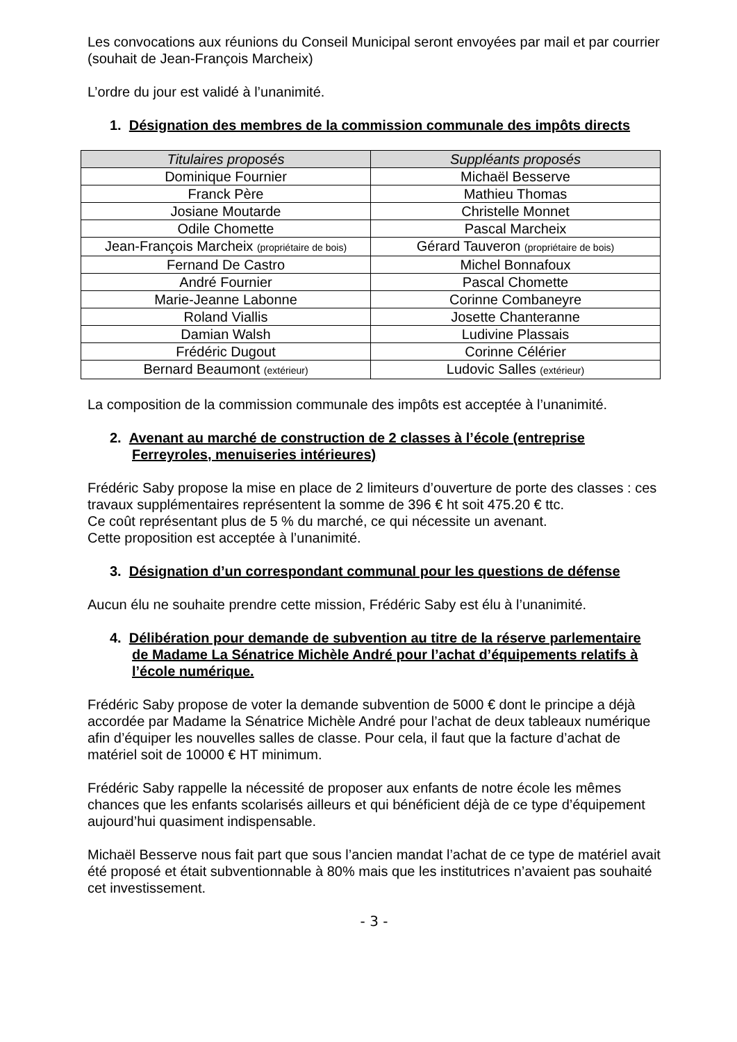Les convocations aux réunions du Conseil Municipal seront envoyées par mail et par courrier (souhait de Jean-François Marcheix)
L’ordre du jour est validé à l’unanimité.
1. Désignation des membres de la commission communale des impôts directs
| Titulaires proposés | Suppléants proposés |
| --- | --- |
| Dominique Fournier | Michaël Besserve |
| Franck Père | Mathieu Thomas |
| Josiane Moutarde | Christelle Monnet |
| Odile Chomette | Pascal Marcheix |
| Jean-François Marcheix (propriétaire de bois) | Gérard Tauveron (propriétaire de bois) |
| Fernand De Castro | Michel Bonnafoux |
| André Fournier | Pascal Chomette |
| Marie-Jeanne Labonne | Corinne Combaneyre |
| Roland Viallis | Josette Chanteranne |
| Damian Walsh | Ludivine Plassais |
| Frédéric Dugout | Corinne Célérier |
| Bernard Beaumont (extérieur) | Ludovic Salles (extérieur) |
La composition de la commission communale des impôts est acceptée à l’unanimité.
2. Avenant au marché de construction de 2 classes à l’école (entreprise Ferreyroles, menuiseries intérieures)
Frédéric Saby propose la mise en place de 2 limiteurs d’ouverture de porte des classes : ces travaux supplémentaires représentent la somme de 396 € ht soit 475.20 € ttc.
Ce coût représentant plus de 5 % du marché, ce qui nécessite un avenant.
Cette proposition est acceptée à l’unanimité.
3. Désignation d’un correspondant communal pour les questions de défense
Aucun élu ne souhaite prendre cette mission, Frédéric Saby est élu à l’unanimité.
4. Délibération pour demande de subvention au titre de la réserve parlementaire de Madame La Sénatrice Michèle André pour l’achat d’équipements relatifs à l’école numérique.
Frédéric Saby propose de voter la demande subvention de 5000 € dont le principe a déjà accordée par Madame la Sénatrice Michèle André pour l’achat de deux tableaux numérique afin d’équiper les nouvelles salles de classe. Pour cela, il faut que la facture d’achat de matériel soit de 10000 € HT minimum.
Frédéric Saby rappelle la nécessité de proposer aux enfants de notre école les mêmes chances que les enfants scolarisés ailleurs et qui bénéficient déjà de ce type d’équipement aujourd’hui quasiment indispensable.
Michaël Besserve nous fait part que sous l’ancien mandat l’achat de ce type de matériel avait été proposé et était subventionnable à 80% mais que les institutrices n’avaient pas souhaité cet investissement.
- 3 -